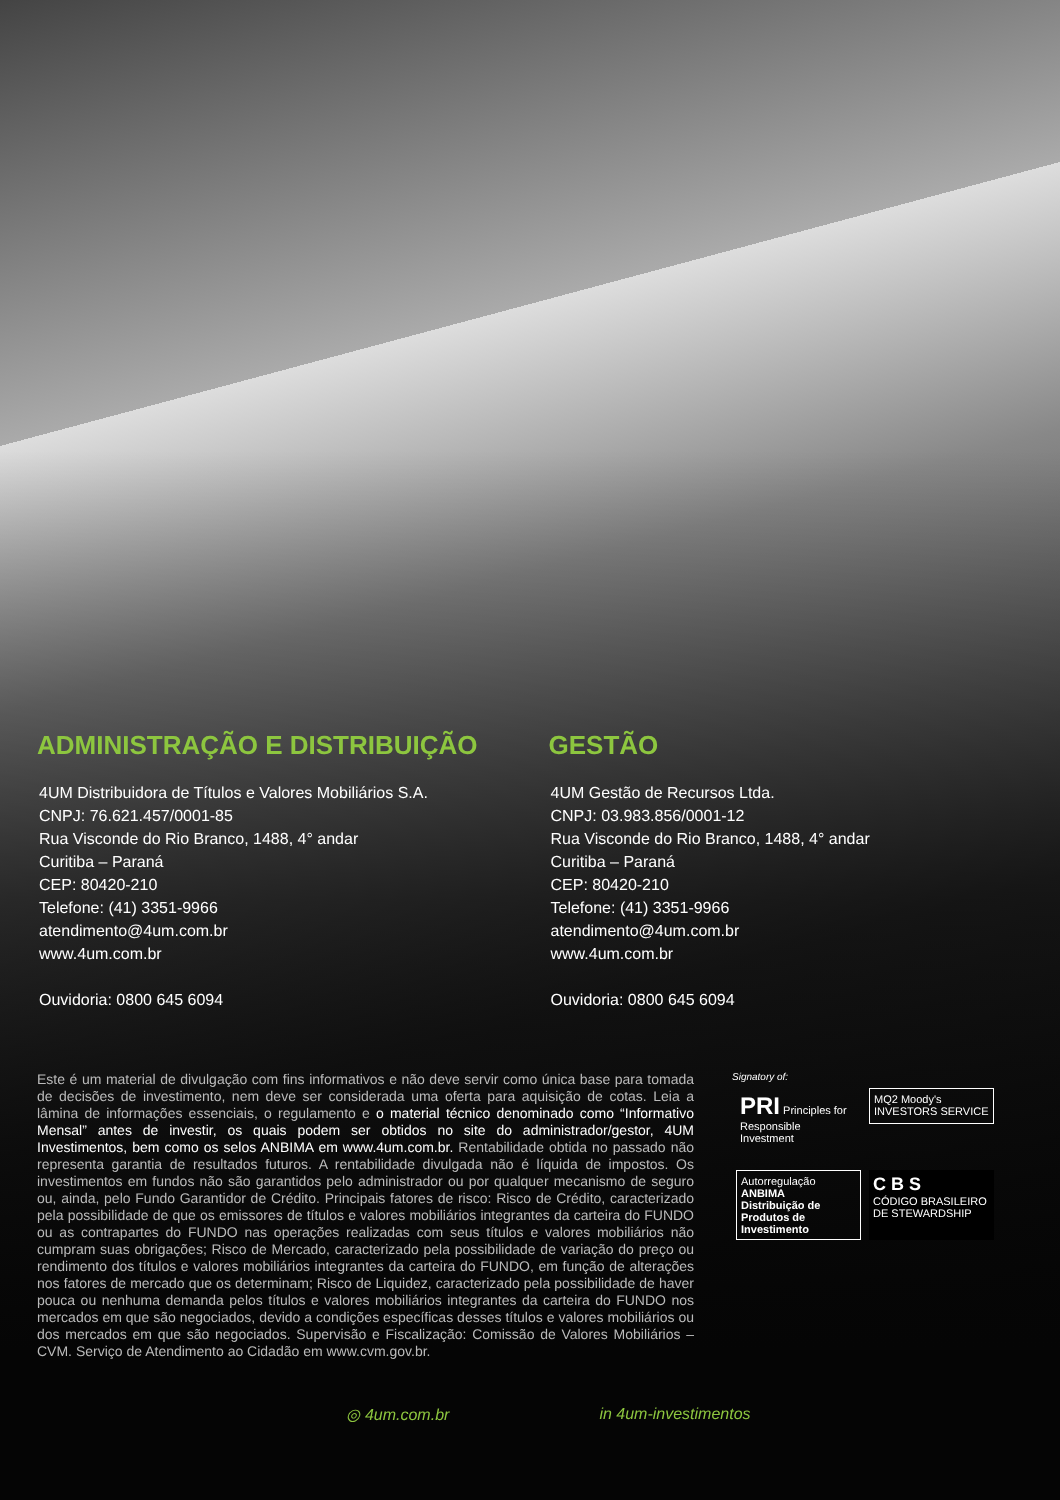ADMINISTRAÇÃO E DISTRIBUIÇÃO
4UM Distribuidora de Títulos e Valores Mobiliários S.A.
CNPJ: 76.621.457/0001-85
Rua Visconde do Rio Branco, 1488, 4° andar
Curitiba – Paraná
CEP: 80420-210
Telefone: (41) 3351-9966
atendimento@4um.com.br
www.4um.com.br
Ouvidoria: 0800 645 6094
GESTÃO
4UM Gestão de Recursos Ltda.
CNPJ: 03.983.856/0001-12
Rua Visconde do Rio Branco, 1488, 4° andar
Curitiba – Paraná
CEP: 80420-210
Telefone: (41) 3351-9966
atendimento@4um.com.br
www.4um.com.br
Ouvidoria: 0800 645 6094
Este é um material de divulgação com fins informativos e não deve servir como única base para tomada de decisões de investimento, nem deve ser considerada uma oferta para aquisição de cotas. Leia a lâmina de informações essenciais, o regulamento e o material técnico denominado como “Informativo Mensal” antes de investir, os quais podem ser obtidos no site do administrador/gestor, 4UM Investimentos, bem como os selos ANBIMA em www.4um.com.br. Rentabilidade obtida no passado não representa garantia de resultados futuros. A rentabilidade divulgada não é líquida de impostos. Os investimentos em fundos não são garantidos pelo administrador ou por qualquer mecanismo de seguro ou, ainda, pelo Fundo Garantidor de Crédito. Principais fatores de risco: Risco de Crédito, caracterizado pela possibilidade de que os emissores de títulos e valores mobiliários integrantes da carteira do FUNDO ou as contrapartes do FUNDO nas operações realizadas com seus títulos e valores mobiliários não cumpram suas obrigações; Risco de Mercado, caracterizado pela possibilidade de variação do preço ou rendimento dos títulos e valores mobiliários integrantes da carteira do FUNDO, em função de alterações nos fatores de mercado que os determinam; Risco de Liquidez, caracterizado pela possibilidade de haver pouca ou nenhuma demanda pelos títulos e valores mobiliários integrantes da carteira do FUNDO nos mercados em que são negociados, devido a condições específicas desses títulos e valores mobiliários ou dos mercados em que são negociados. Supervisão e Fiscalização: Comissão de Valores Mobiliários – CVM. Serviço de Atendimento ao Cidadão em www.cvm.gov.br.
Signatory of:
PRI Principles for Responsible Investment
MQ2 Moody's INVESTORS SERVICE
Autorregulação ANBIMA
Distribuição de Produtos de Investimento
C B S
CÓDIGO BRASILEIRO DE STEWARDSHIP
◎ 4um.com.br in 4um-investimentos